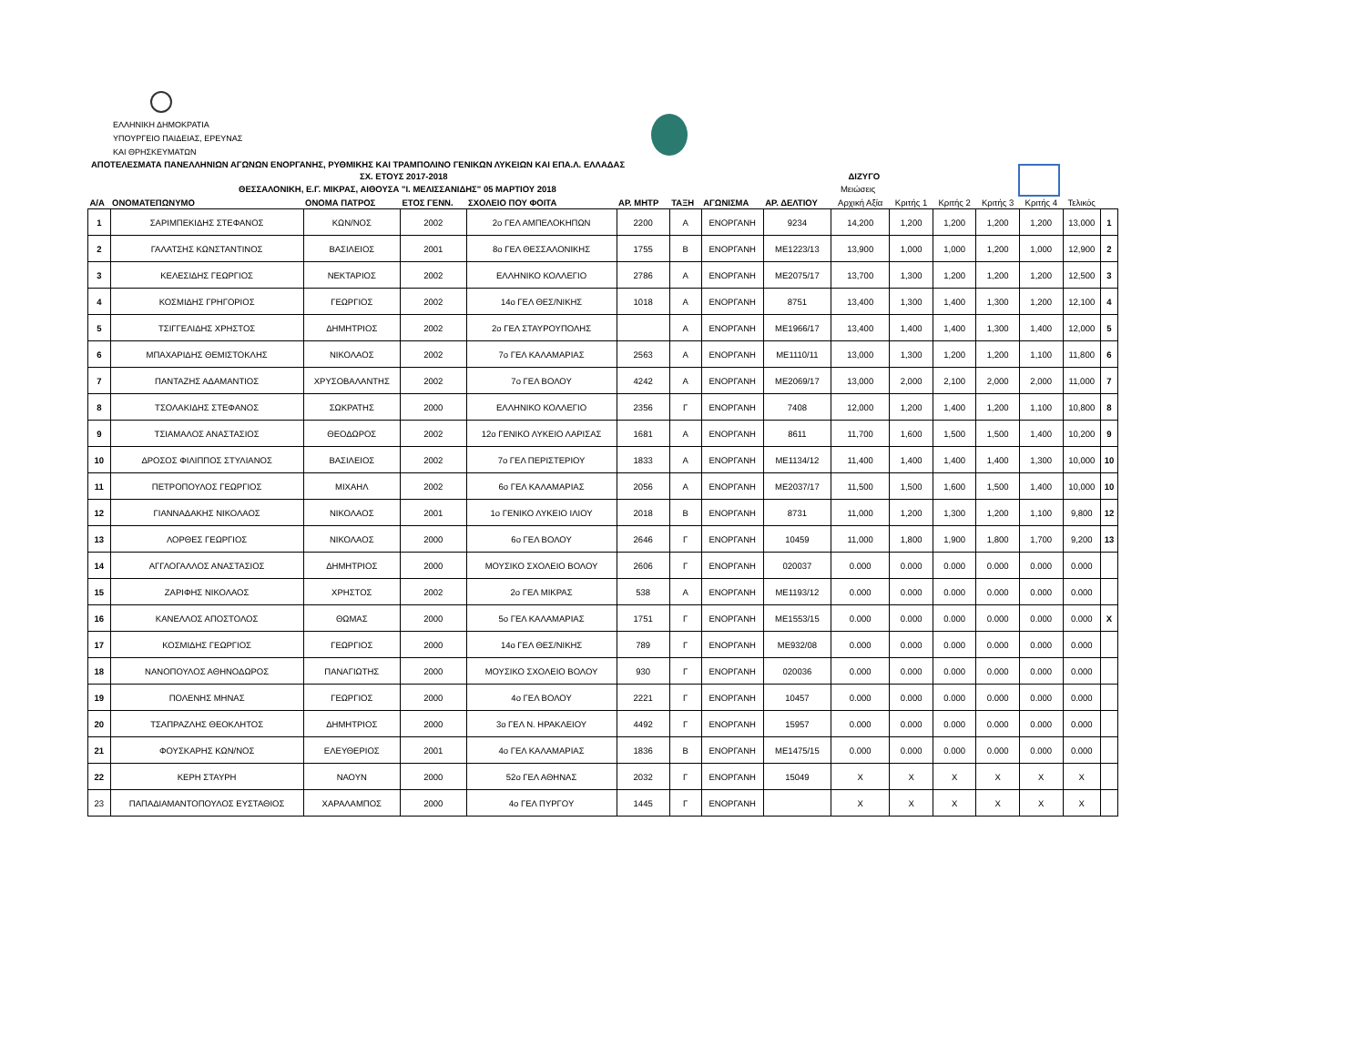ΕΛΛΗΝΙΚΗ ΔΗΜΟΚΡΑΤΙΑ
ΥΠΟΥΡΓΕΙΟ ΠΑΙΔΕΙΑΣ, ΕΡΕΥΝΑΣ
ΚΑΙ ΘΡΗΣΚΕΥΜΑΤΩΝ
ΑΠΟΤΕΛΕΣΜΑΤΑ ΠΑΝΕΛΛΗΝΙΩΝ ΑΓΩΝΩΝ ΕΝΟΡΓΑΝΗΣ, ΡΥΘΜΙΚΗΣ ΚΑΙ ΤΡΑΜΠΟΛΙΝΟ ΓΕΝΙΚΩΝ ΛΥΚΕΙΩΝ ΚΑΙ ΕΠΑ.Λ. ΕΛΛΑΔΑΣ
ΣΧ. ΕΤΟΥΣ 2017-2018 ΔΙΖΥΓΟ
ΘΕΣΣΑΛΟΝΙΚΗ, Ε.Γ. ΜΙΚΡΑΣ, ΑΙΘΟΥΣΑ "Ι. ΜΕΛΙΣΣΑΝΙΔΗΣ" 05 ΜΑΡΤΙΟΥ 2018 Μειώσεις
| Α/Α | ΟΝΟΜΑΤΕΠΩΝΥΜΟ | ΟΝΟΜΑ ΠΑΤΡΟΣ | ΕΤΟΣ ΓΕΝΝ. | ΣΧΟΛΕΙΟ ΠΟΥ ΦΟΙΤΑ | ΑΡ. ΜΗΤΡ | ΤΑΞΗ | ΑΓΩΝΙΣΜΑ | ΑΡ. ΔΕΛΤΙΟΥ | Αρχική Αξία | Κριτής 1 | Κριτής 2 | Κριτής 3 | Κριτής 4 | Τελικός | |
| --- | --- | --- | --- | --- | --- | --- | --- | --- | --- | --- | --- | --- | --- | --- | --- |
| 1 | ΣΑΡΙΜΠΕΚΙΔΗΣ ΣΤΕΦΑΝΟΣ | ΚΩΝ/ΝΟΣ | 2002 | 2ο ΓΕΛ ΑΜΠΕΛΟΚΗΠΩΝ | 2200 | Α | ΕΝΟΡΓΑΝΗ | 9234 | 14,200 | 1,200 | 1,200 | 1,200 | 1,200 | 13,000 | 1 |
| 2 | ΓΑΛΑΤΣΗΣ ΚΩΝΣΤΑΝΤΙΝΟΣ | ΒΑΣΙΛΕΙΟΣ | 2001 | 8ο ΓΕΛ ΘΕΣΣΑΛΟΝΙΚΗΣ | 1755 | Β | ΕΝΟΡΓΑΝΗ | ΜΕ1223/13 | 13,900 | 1,000 | 1,000 | 1,200 | 1,000 | 12,900 | 2 |
| 3 | ΚΕΛΕΣΙΔΗΣ ΓΕΩΡΓΙΟΣ | ΝΕΚΤΑΡΙΟΣ | 2002 | ΕΛΛΗΝΙΚΟ ΚΟΛΛΕΓΙΟ | 2786 | Α | ΕΝΟΡΓΑΝΗ | ΜΕ2075/17 | 13,700 | 1,300 | 1,200 | 1,200 | 1,200 | 12,500 | 3 |
| 4 | ΚΟΣΜΙΔΗΣ ΓΡΗΓΟΡΙΟΣ | ΓΕΩΡΓΙΟΣ | 2002 | 14ο ΓΕΛ ΘΕΣ/ΝΙΚΗΣ | 1018 | Α | ΕΝΟΡΓΑΝΗ | 8751 | 13,400 | 1,300 | 1,400 | 1,300 | 1,200 | 12,100 | 4 |
| 5 | ΤΣΙΓΓΕΛΙΔΗΣ ΧΡΗΣΤΟΣ | ΔΗΜΗΤΡΙΟΣ | 2002 | 2ο ΓΕΛ ΣΤΑΥΡΟΥΠΟΛΗΣ | | Α | ΕΝΟΡΓΑΝΗ | ΜΕ1966/17 | 13,400 | 1,400 | 1,400 | 1,300 | 1,400 | 12,000 | 5 |
| 6 | ΜΠΑΧΑΡΙΔΗΣ ΘΕΜΙΣΤΟΚΛΗΣ | ΝΙΚΟΛΑΟΣ | 2002 | 7ο ΓΕΛ ΚΑΛΑΜΑΡΙΑΣ | 2563 | Α | ΕΝΟΡΓΑΝΗ | ΜΕ1110/11 | 13,000 | 1,300 | 1,200 | 1,200 | 1,100 | 11,800 | 6 |
| 7 | ΠΑΝΤΑΖΗΣ ΑΔΑΜΑΝΤΙΟΣ | ΧΡΥΣΟΒΑΛΑΝΤΗΣ | 2002 | 7ο ΓΕΛ ΒΟΛΟΥ | 4242 | Α | ΕΝΟΡΓΑΝΗ | ΜΕ2069/17 | 13,000 | 2,000 | 2,100 | 2,000 | 2,000 | 11,000 | 7 |
| 8 | ΤΣΟΛΑΚΙΔΗΣ ΣΤΕΦΑΝΟΣ | ΣΩΚΡΑΤΗΣ | 2000 | ΕΛΛΗΝΙΚΟ ΚΟΛΛΕΓΙΟ | 2356 | Γ | ΕΝΟΡΓΑΝΗ | 7408 | 12,000 | 1,200 | 1,400 | 1,200 | 1,100 | 10,800 | 8 |
| 9 | ΤΣΙΑΜΑΛΟΣ ΑΝΑΣΤΑΣΙΟΣ | ΘΕΟΔΩΡΟΣ | 2002 | 12ο ΓΕΝΙΚΟ ΛΥΚΕΙΟ ΛΑΡΙΣΑΣ | 1681 | Α | ΕΝΟΡΓΑΝΗ | 8611 | 11,700 | 1,600 | 1,500 | 1,500 | 1,400 | 10,200 | 9 |
| 10 | ΔΡΟΣΟΣ ΦΙΛΙΠΠΟΣ ΣΤΥΛΙΑΝΟΣ | ΒΑΣΙΛΕΙΟΣ | 2002 | 7ο ΓΕΛ ΠΕΡΙΣΤΕΡΙΟΥ | 1833 | Α | ΕΝΟΡΓΑΝΗ | ΜΕ1134/12 | 11,400 | 1,400 | 1,400 | 1,400 | 1,300 | 10,000 | 10 |
| 11 | ΠΕΤΡΟΠΟΥΛΟΣ ΓΕΩΡΓΙΟΣ | ΜΙΧΑΗΛ | 2002 | 6ο ΓΕΛ ΚΑΛΑΜΑΡΙΑΣ | 2056 | Α | ΕΝΟΡΓΑΝΗ | ΜΕ2037/17 | 11,500 | 1,500 | 1,600 | 1,500 | 1,400 | 10,000 | 10 |
| 12 | ΓΙΑΝΝΑΔΑΚΗΣ ΝΙΚΟΛΑΟΣ | ΝΙΚΟΛΑΟΣ | 2001 | 1ο ΓΕΝΙΚΟ ΛΥΚΕΙΟ ΙΛΙΟΥ | 2018 | Β | ΕΝΟΡΓΑΝΗ | 8731 | 11,000 | 1,200 | 1,300 | 1,200 | 1,100 | 9,800 | 12 |
| 13 | ΛΟΡΘΕΣ ΓΕΩΡΓΙΟΣ | ΝΙΚΟΛΑΟΣ | 2000 | 6ο ΓΕΛ ΒΟΛΟΥ | 2646 | Γ | ΕΝΟΡΓΑΝΗ | 10459 | 11,000 | 1,800 | 1,900 | 1,800 | 1,700 | 9,200 | 13 |
| 14 | ΑΓΓΛΟΓΑΛΛΟΣ ΑΝΑΣΤΑΣΙΟΣ | ΔΗΜΗΤΡΙΟΣ | 2000 | ΜΟΥΣΙΚΟ ΣΧΟΛΕΙΟ ΒΟΛΟΥ | 2606 | Γ | ΕΝΟΡΓΑΝΗ | 020037 | 0.000 | 0.000 | 0.000 | 0.000 | 0.000 | 0.000 | |
| 15 | ΖΑΡΙΦΗΣ ΝΙΚΟΛΑΟΣ | ΧΡΗΣΤΟΣ | 2002 | 2ο ΓΕΛ ΜΙΚΡΑΣ | 538 | Α | ΕΝΟΡΓΑΝΗ | ΜΕ1193/12 | 0.000 | 0.000 | 0.000 | 0.000 | 0.000 | 0.000 | |
| 16 | ΚΑΝΕΛΛΟΣ ΑΠΟΣΤΟΛΟΣ | ΘΩΜΑΣ | 2000 | 5ο ΓΕΛ ΚΑΛΑΜΑΡΙΑΣ | 1751 | Γ | ΕΝΟΡΓΑΝΗ | ΜΕ1553/15 | 0.000 | 0.000 | 0.000 | 0.000 | 0.000 | 0.000 | Χ |
| 17 | ΚΟΣΜΙΔΗΣ ΓΕΩΡΓΙΟΣ | ΓΕΩΡΓΙΟΣ | 2000 | 14ο ΓΕΛ ΘΕΣ/ΝΙΚΗΣ | 789 | Γ | ΕΝΟΡΓΑΝΗ | ΜΕ932/08 | 0.000 | 0.000 | 0.000 | 0.000 | 0.000 | 0.000 | |
| 18 | ΝΑΝΟΠΟΥΛΟΣ ΑΘΗΝΟΔΩΡΟΣ | ΠΑΝΑΓΙΩΤΗΣ | 2000 | ΜΟΥΣΙΚΟ ΣΧΟΛΕΙΟ ΒΟΛΟΥ | 930 | Γ | ΕΝΟΡΓΑΝΗ | 020036 | 0.000 | 0.000 | 0.000 | 0.000 | 0.000 | 0.000 | |
| 19 | ΠΟΛΕΝΗΣ ΜΗΝΑΣ | ΓΕΩΡΓΙΟΣ | 2000 | 4ο ΓΕΛ ΒΟΛΟΥ | 2221 | Γ | ΕΝΟΡΓΑΝΗ | 10457 | 0.000 | 0.000 | 0.000 | 0.000 | 0.000 | 0.000 | |
| 20 | ΤΣΑΠΡΑΖΛΗΣ ΘΕΟΚΛΗΤΟΣ | ΔΗΜΗΤΡΙΟΣ | 2000 | 3ο ΓΕΛ Ν. ΗΡΑΚΛΕΙΟΥ | 4492 | Γ | ΕΝΟΡΓΑΝΗ | 15957 | 0.000 | 0.000 | 0.000 | 0.000 | 0.000 | 0.000 | |
| 21 | ΦΟΥΣΚΑΡΗΣ ΚΩΝ/ΝΟΣ | ΕΛΕΥΘΕΡΙΟΣ | 2001 | 4ο ΓΕΛ ΚΑΛΑΜΑΡΙΑΣ | 1836 | Β | ΕΝΟΡΓΑΝΗ | ΜΕ1475/15 | 0.000 | 0.000 | 0.000 | 0.000 | 0.000 | 0.000 | |
| 22 | ΚΕΡΗ ΣΤΑΥΡΗ | ΝΑΟΥΝ | 2000 | 52ο ΓΕΛ ΑΘΗΝΑΣ | 2032 | Γ | ΕΝΟΡΓΑΝΗ | 15049 | Χ | Χ | Χ | Χ | Χ | Χ | |
| 23 | ΠΑΠΑΔΙΑΜΑΝΤΟΠΟΥΛΟΣ ΕΥΣΤΑΘΙΟΣ | ΧΑΡΑΛΑΜΠΟΣ | 2000 | 4ο ΓΕΛ ΠΥΡΓΟΥ | 1445 | Γ | ΕΝΟΡΓΑΝΗ | | Χ | Χ | Χ | Χ | Χ | Χ | |